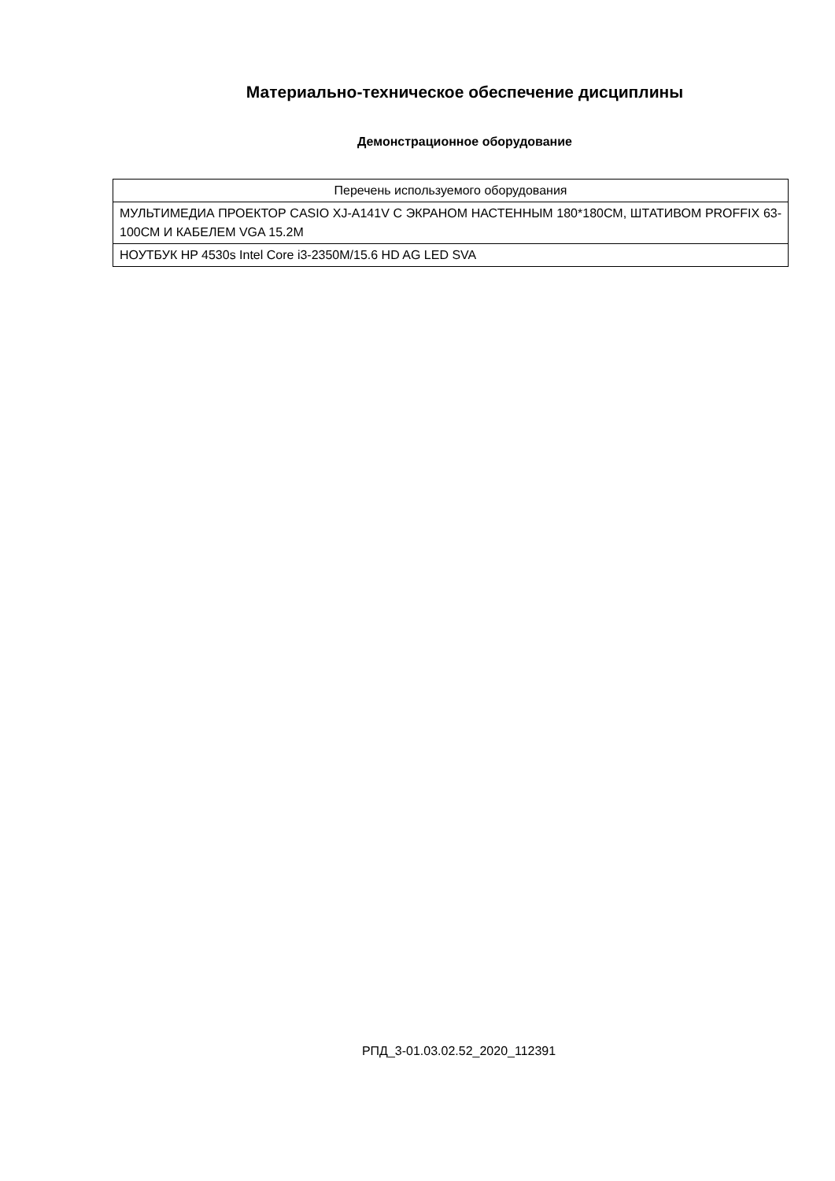Материально-техническое обеспечение дисциплины
Демонстрационное оборудование
| Перечень используемого оборудования |
| --- |
| МУЛЬТИМЕДИА ПРОЕКТОР CASIO XJ-A141V С ЭКРАНОМ НАСТЕННЫМ 180*180СМ, ШТАТИВОМ PROFFIX 63-100СМ И КАБЕЛЕМ VGA 15.2М |
| НОУТБУК HP 4530s Intel Core i3-2350M/15.6 HD AG LED SVA |
РПД_3-01.03.02.52_2020_112391